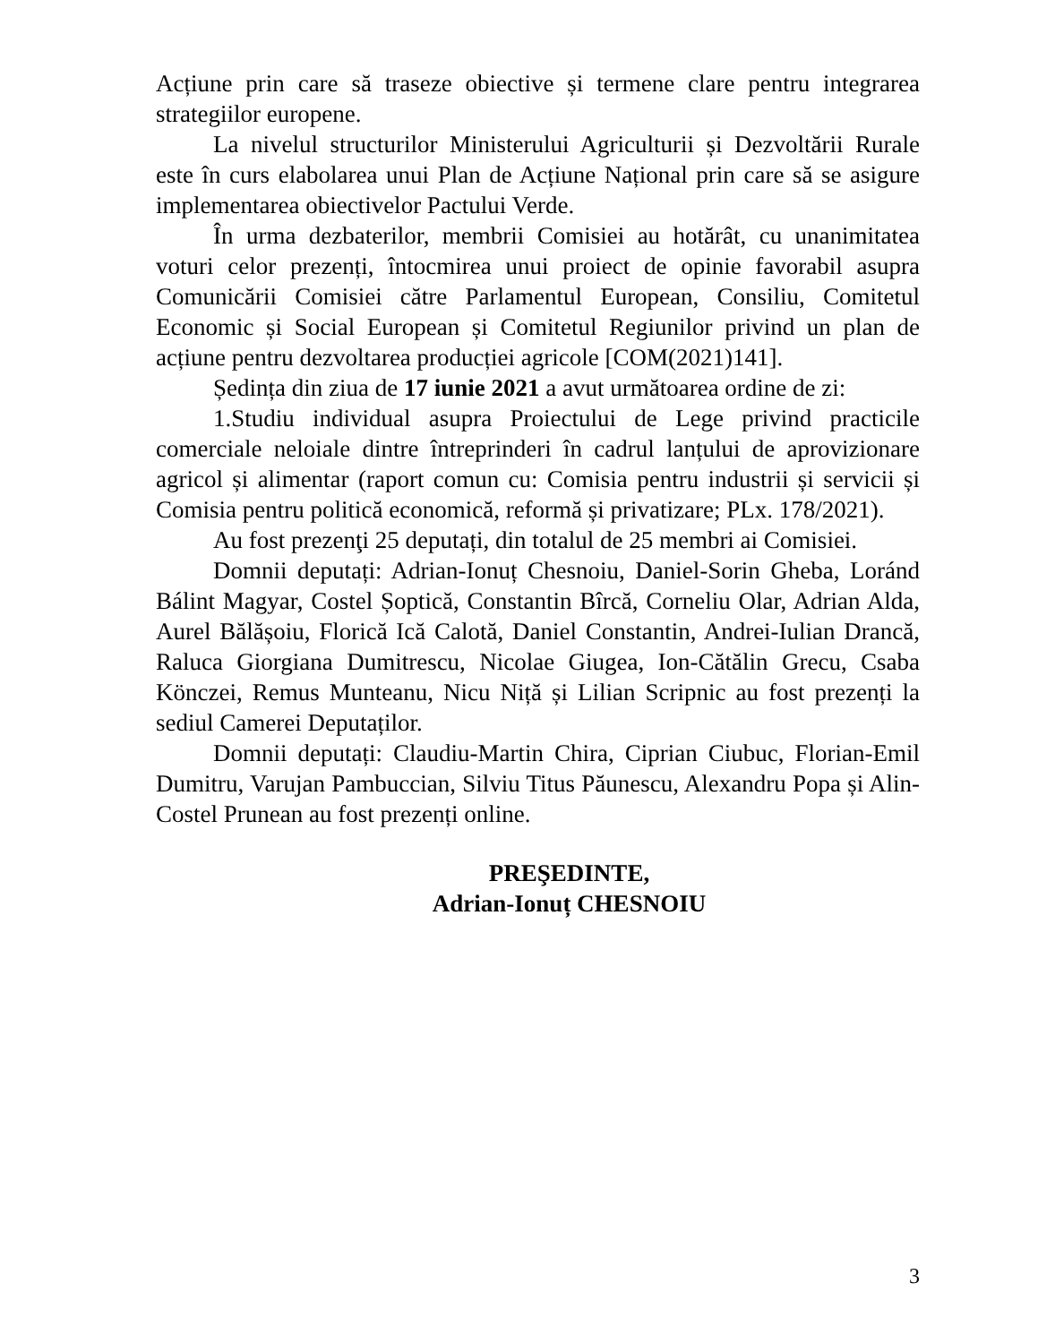Acțiune prin care să traseze obiective și termene clare pentru integrarea strategiilor europene.
La nivelul structurilor Ministerului Agriculturii și Dezvoltării Rurale este în curs elabolarea unui Plan de Acțiune Național prin care să se asigure implementarea obiectivelor Pactului Verde.
În urma dezbaterilor, membrii Comisiei au hotărât, cu unanimitatea voturi celor prezenți, întocmirea unui proiect de opinie favorabil asupra Comunicării Comisiei către Parlamentul European, Consiliu, Comitetul Economic și Social European și Comitetul Regiunilor privind un plan de acțiune pentru dezvoltarea producției agricole [COM(2021)141].
Ședința din ziua de 17 iunie 2021 a avut următoarea ordine de zi:
1.Studiu individual asupra Proiectului de Lege privind practicile comerciale neloiale dintre întreprinderi în cadrul lanțului de aprovizionare agricol și alimentar (raport comun cu: Comisia pentru industrii și servicii și Comisia pentru politică economică, reformă și privatizare; PLx. 178/2021).
Au fost prezenţi 25 deputați, din totalul de 25 membri ai Comisiei.
Domnii deputați: Adrian-Ionuț Chesnoiu, Daniel-Sorin Gheba, Loránd Bálint Magyar, Costel Șoptică, Constantin Bîrcă, Corneliu Olar, Adrian Alda, Aurel Bălășoiu, Florică Ică Calotă, Daniel Constantin, Andrei-Iulian Drancă, Raluca Giorgiana Dumitrescu, Nicolae Giugea, Ion-Cătălin Grecu, Csaba Könczei, Remus Munteanu, Nicu Niță și Lilian Scripnic au fost prezenți la sediul Camerei Deputaților.
Domnii deputați: Claudiu-Martin Chira, Ciprian Ciubuc, Florian-Emil Dumitru, Varujan Pambuccian, Silviu Titus Păunescu, Alexandru Popa și Alin-Costel Prunean au fost prezenți online.
PREŞEDINTE,
Adrian-Ionuț CHESNOIU
3